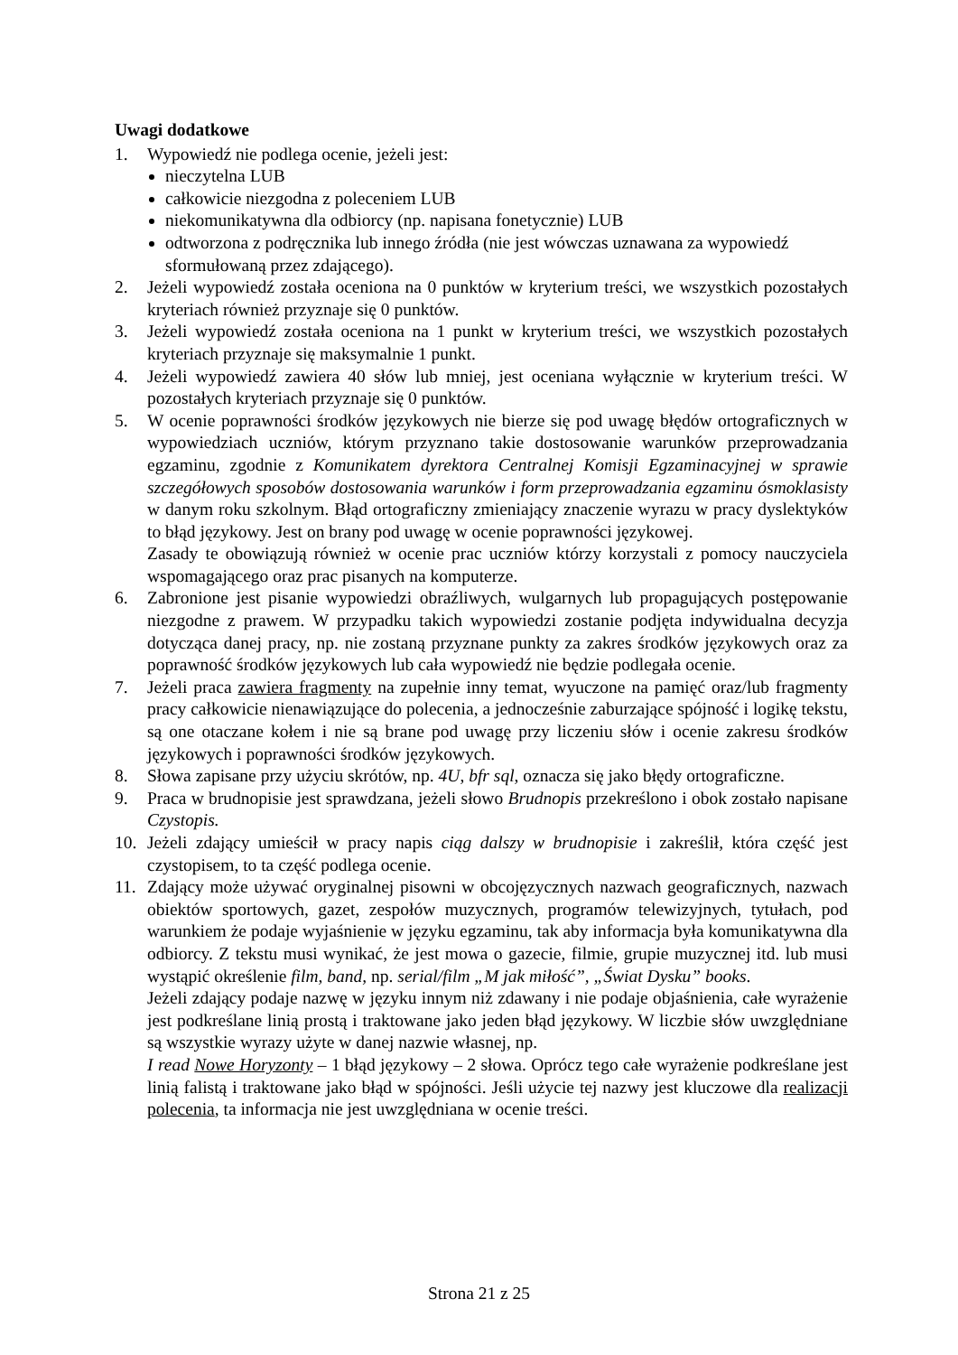Uwagi dodatkowe
1. Wypowiedź nie podlega ocenie, jeżeli jest:
nieczytelna LUB
całkowicie niezgodna z poleceniem LUB
niekomunikatywna dla odbiorcy (np. napisana fonetycznie) LUB
odtworzona z podręcznika lub innego źródła (nie jest wówczas uznawana za wypowiedź sformułowaną przez zdającego).
2. Jeżeli wypowiedź została oceniona na 0 punktów w kryterium treści, we wszystkich pozostałych kryteriach również przyznaje się 0 punktów.
3. Jeżeli wypowiedź została oceniona na 1 punkt w kryterium treści, we wszystkich pozostałych kryteriach przyznaje się maksymalnie 1 punkt.
4. Jeżeli wypowiedź zawiera 40 słów lub mniej, jest oceniana wyłącznie w kryterium treści. W pozostałych kryteriach przyznaje się 0 punktów.
5. W ocenie poprawności środków językowych nie bierze się pod uwagę błędów ortograficznych w wypowiedziach uczniów, którym przyznano takie dostosowanie warunków przeprowadzania egzaminu, zgodnie z Komunikatem dyrektora Centralnej Komisji Egzaminacyjnej w sprawie szczegółowych sposobów dostosowania warunków i form przeprowadzania egzaminu ósmoklasisty w danym roku szkolnym. Błąd ortograficzny zmieniający znaczenie wyrazu w pracy dyslektyków to błąd językowy. Jest on brany pod uwagę w ocenie poprawności językowej.
Zasady te obowiązują również w ocenie prac uczniów którzy korzystali z pomocy nauczyciela wspomagającego oraz prac pisanych na komputerze.
6. Zabronione jest pisanie wypowiedzi obraźliwych, wulgarnych lub propagujących postępowanie niezgodne z prawem. W przypadku takich wypowiedzi zostanie podjęta indywidualna decyzja dotycząca danej pracy, np. nie zostaną przyznane punkty za zakres środków językowych oraz za poprawność środków językowych lub cała wypowiedź nie będzie podlegała ocenie.
7. Jeżeli praca zawiera fragmenty na zupełnie inny temat, wyuczone na pamięć oraz/lub fragmenty pracy całkowicie nienawiązujące do polecenia, a jednocześnie zaburzające spójność i logikę tekstu, są one otaczane kołem i nie są brane pod uwagę przy liczeniu słów i ocenie zakresu środków językowych i poprawności środków językowych.
8. Słowa zapisane przy użyciu skrótów, np. 4U, bfr sql, oznacza się jako błędy ortograficzne.
9. Praca w brudnopisie jest sprawdzana, jeżeli słowo Brudnopis przekreślono i obok zostało napisane Czystopis.
10. Jeżeli zdający umieścił w pracy napis ciąg dalszy w brudnopisie i zakreślił, która część jest czystopisem, to ta część podlega ocenie.
11. Zdający może używać oryginalnej pisowni w obcojęzycznych nazwach geograficznych, nazwach obiektów sportowych, gazet, zespołów muzycznych, programów telewizyjnych, tytułach, pod warunkiem że podaje wyjaśnienie w języku egzaminu, tak aby informacja była komunikatywna dla odbiorcy. Z tekstu musi wynikać, że jest mowa o gazecie, filmie, grupie muzycznej itd. lub musi wystąpić określenie film, band, np. serial/film „M jak miłość”, „Świat Dysku” books.
Jeżeli zdający podaje nazwę w języku innym niż zdawany i nie podaje objaśnienia, całe wyrażenie jest podkreślane linią prostą i traktowane jako jeden błąd językowy. W liczbie słów uwzględniane są wszystkie wyrazy użyte w danej nazwie własnej, np.
I read Nowe Horyzonty – 1 błąd językowy – 2 słowa. Oprócz tego całe wyrażenie podkreślane jest linią falistą i traktowane jako błąd w spójności. Jeśli użycie tej nazwy jest kluczowe dla realizacji polecenia, ta informacja nie jest uwzględniana w ocenie treści.
Strona 21 z 25